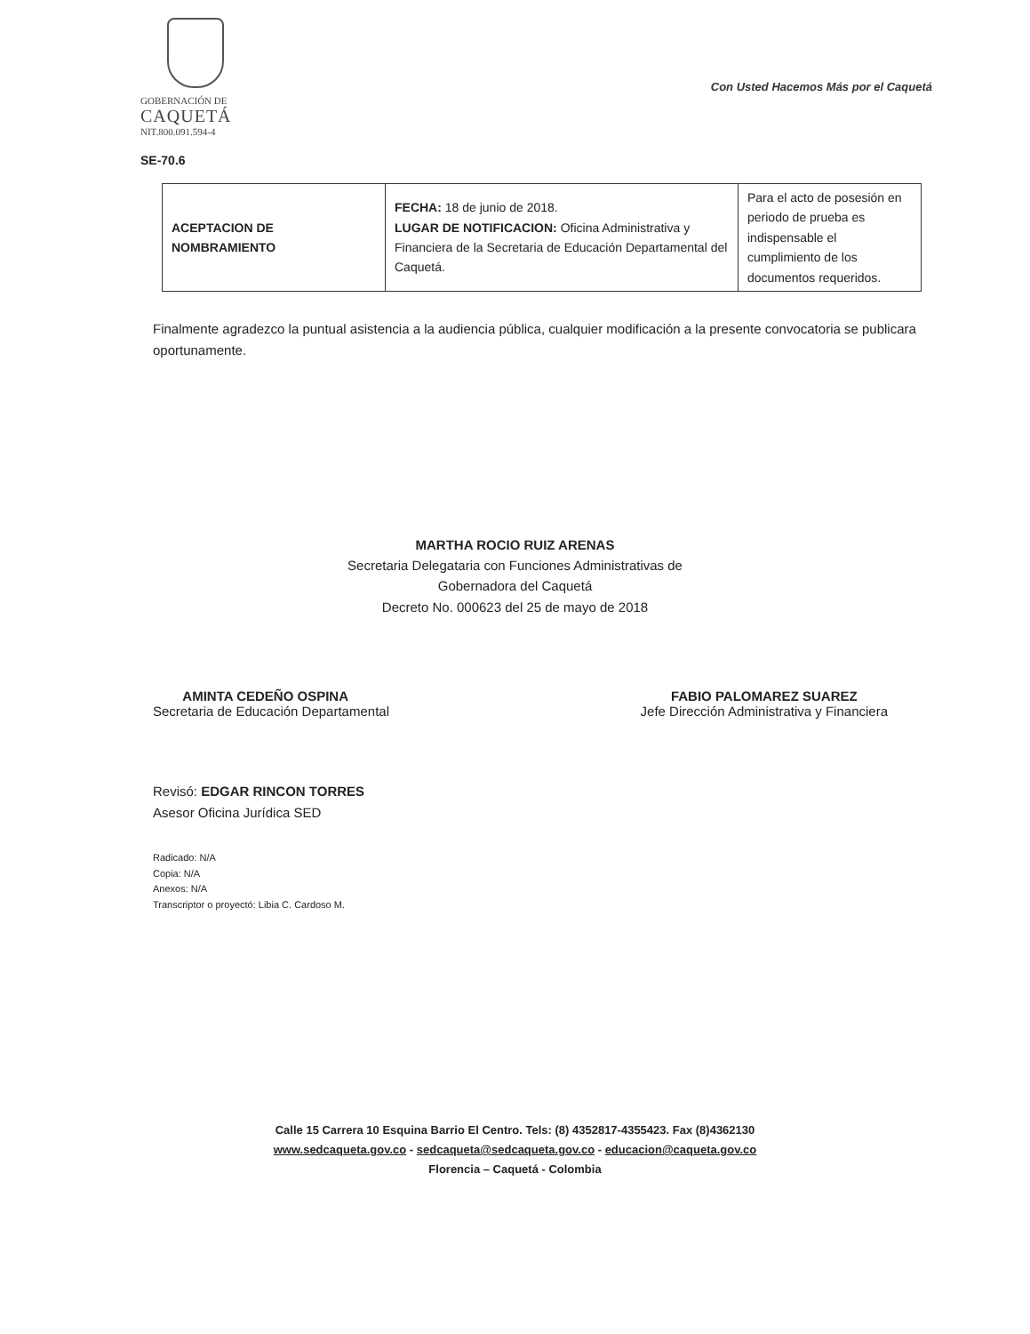GOBERNACIÓN DE
CAQUETÁ
NIT.800.091.594-4
Con Usted Hacemos Más por el Caquetá
SE-70.6
| ACEPTACION DE NOMBRAMIENTO | FECHA: 18 de junio de 2018. LUGAR DE NOTIFICACION: Oficina Administrativa y Financiera de la Secretaria de Educación Departamental del Caquetá. | Para el acto de posesión en periodo de prueba es indispensable el cumplimiento de los documentos requeridos. |
Finalmente agradezco la puntual asistencia a la audiencia pública, cualquier modificación a la presente convocatoria se publicara oportunamente.
MARTHA ROCIO RUIZ ARENAS
Secretaria Delegataria con Funciones Administrativas de
Gobernadora del Caquetá
Decreto No. 000623 del 25 de mayo de 2018
AMINTA CEDEÑO OSPINA
Secretaria de Educación Departamental
FABIO PALOMAREZ SUAREZ
Jefe Dirección Administrativa y Financiera
Revisó: EDGAR RINCON TORRES
Asesor Oficina Jurídica SED
Radicado: N/A
Copia: N/A
Anexos: N/A
Transcriptor o proyectó: Libia C. Cardoso M.
Calle 15 Carrera 10 Esquina Barrio El Centro. Tels: (8) 4352817-4355423. Fax (8)4362130
www.sedcaqueta.gov.co - sedcaqueta@sedcaqueta.gov.co - educacion@caqueta.gov.co
Florencia – Caquetá - Colombia